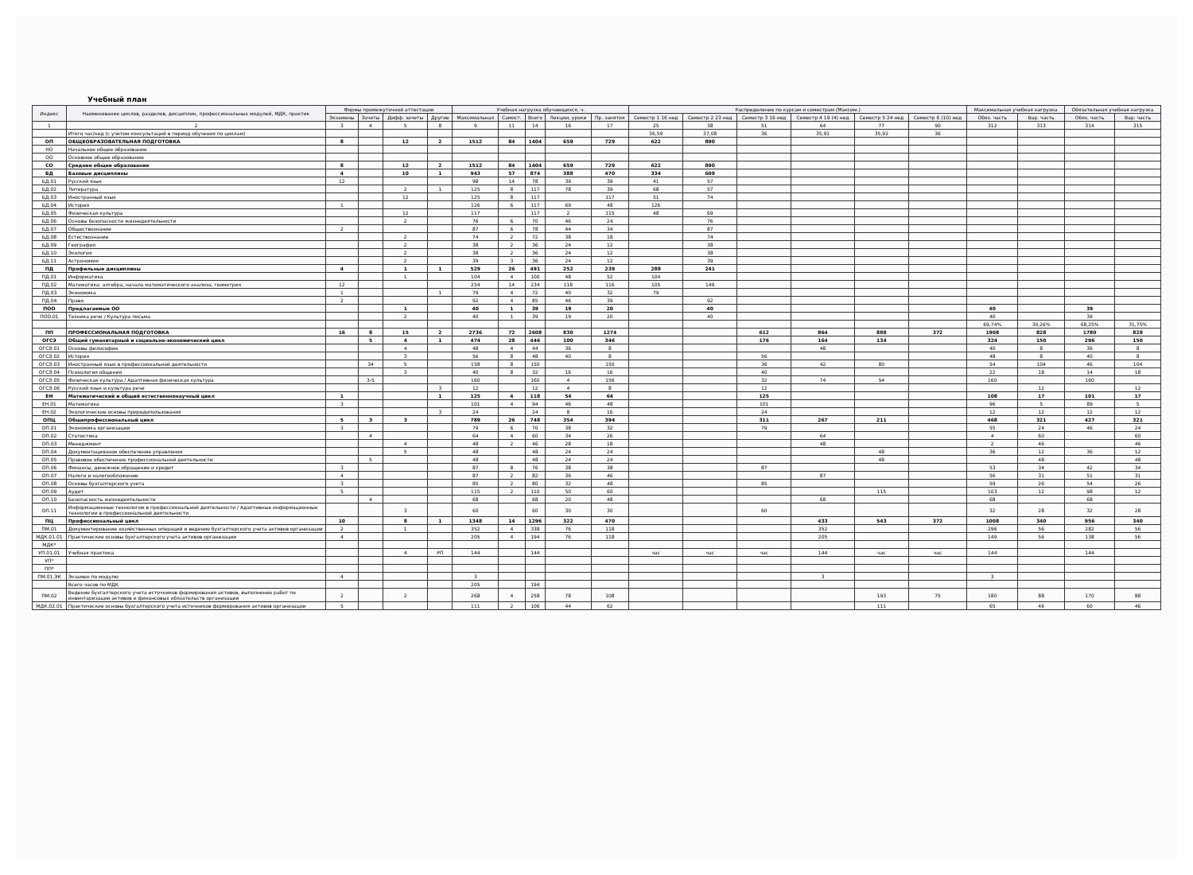Учебный план
| Индекс | Наименование циклов, разделов, дисциплин, профессиональных модулей, МДК, практик | Формы промежуточной аттестации | | | | Учебная нагрузка обучающихся, ч. | | | | | Распределение по курсам и семестрам (Максим.) | | | | | | Максимальная учебная нагрузка | | Обязательная учебная нагрузка | |
| --- | --- | --- | --- | --- | --- | --- | --- | --- | --- | --- | --- | --- | --- | --- | --- | --- | --- | --- | --- | --- |
| | | Экзамены | Зачеты | Дифф. зачеты | Другие | Максимальная | Самост. | Всего | Лекции, уроки | Пр. занятия | Семестр 1 16 нед | Семестр 2 23 нед | Семестр 3 16 нед | Семестр 4 19 (4) нед | Семестр 5 24 нед | Семестр 6 (10) нед | Обяз. часть | Вар. часть | Обяз. часть | Вар. часть |
| 1 | 2 | 3 | 4 | 5 | 8 | 9 | 11 | 14 | 16 | 17 | 25 | 38 | 51 | 64 | 77 | 90 | 312 | 313 | 314 | 315 |
| | Итого час/нед (с учетом консультаций в период обучения по циклам) | | | | | | | | | | 36,59 | 37,08 | 36 | 35,91 | 35,92 | 36 | | | | |
| ОП | ОБЩЕОБРАЗОВАТЕЛЬНАЯ ПОДГОТОВКА | 8 | | 12 | 2 | 1512 | 84 | 1404 | 659 | 729 | 622 | 890 | | | | | | | | |
| НО | Начальное общее образование | | | | | | | | | | | | | | | | | | | |
| ОО | Основное общее образование | | | | | | | | | | | | | | | | | | | |
| СО | Среднее общее образование | 8 | | 12 | 2 | 1512 | 84 | 1404 | 659 | 729 | 622 | 890 | | | | | | | | |
| БД | Базовые дисциплины | 4 | | 10 | 1 | 943 | 57 | 874 | 388 | 470 | 334 | 609 | | | | | | | | |
| БД.01 | Русский язык | 12 | | | | 98 | 14 | 78 | 39 | 39 | 41 | 57 | | | | | | | | |
| БД.02 | Литература | | | 2 | 1 | 125 | 8 | 117 | 78 | 39 | 68 | 57 | | | | | | | | |
| БД.03 | Иностранный язык | | | 12 | | 125 | 8 | 117 | | 117 | 51 | 74 | | | | | | | | |
| БД.04 | История | 1 | | | | 126 | 6 | 117 | 69 | 48 | 126 | | | | | | | | | |
| БД.05 | Физическая культура | | | 12 | | 117 | | 117 | 2 | 115 | 48 | 69 | | | | | | | | |
| БД.06 | Основы безопасности жизнедеятельности | | | 2 | | 76 | 6 | 70 | 46 | 24 | | 76 | | | | | | | | |
| БД.07 | Обществознание | 2 | | | | 87 | 6 | 78 | 44 | 34 | | 87 | | | | | | | | |
| БД.08 | Естествознание | | | 2 | | 74 | 2 | 72 | 38 | 18 | | 74 | | | | | | | | |
| БД.09 | География | | | 2 | | 38 | 2 | 36 | 24 | 12 | | 38 | | | | | | | | |
| БД.10 | Экология | | | 2 | | 38 | 2 | 36 | 24 | 12 | | 38 | | | | | | | | |
| БД.11 | Астрономия | | | 2 | | 39 | 3 | 36 | 24 | 12 | | 39 | | | | | | | | |
| ПД | Профильные дисциплины | 4 | | 1 | 1 | 529 | 26 | 491 | 252 | 239 | 288 | 241 | | | | | | | | |
| ПД.01 | Информатика | | | 1 | | 104 | 4 | 100 | 48 | 52 | 104 | | | | | | | | | |
| ПД.02 | Математика: алгебра, начала математического анализа, геометрия | 12 | | | | 254 | 14 | 234 | 118 | 116 | 105 | 149 | | | | | | | | |
| ПД.03 | Экономика | 1 | | | 1 | 79 | 4 | 72 | 40 | 32 | 79 | | | | | | | | | |
| ПД.04 | Право | 2 | | | | 92 | 4 | 85 | 46 | 39 | | 92 | | | | | | | | |
| ПОО | Предлагаемые ОО | | | 1 | | 40 | 1 | 39 | 19 | 20 | | 40 | | | | | 40 | | 39 | |
| ПОО.01 | Техника речи / Культура письма | | | 2 | | 40 | 1 | 39 | 19 | 20 | | 40 | | | | | 40 | | 39 | |
| | | | | | | | | | | | | | | | | | 69,74% | 30,26% | 68,25% | 31,75% |
| ПП | ПРОФЕССИОНАЛЬНАЯ ПОДГОТОВКА | 16 | 8 | 15 | 2 | 2736 | 72 | 2608 | 830 | 1274 | | | 612 | 864 | 888 | 372 | 1908 | 828 | 1780 | 828 |
| ОГСЭ | Общий гуманитарный и социально-экономический цикл | | 5 | 4 | 1 | 474 | 28 | 446 | 100 | 346 | | | 176 | 164 | 134 | | 324 | 150 | 296 | 150 |
| ОГСЭ.01 | Основы философии | | | 4 | | 48 | 4 | 44 | 36 | 8 | | | | 48 | | | 40 | 8 | 36 | 8 |
| ОГСЭ.02 | История | | | 3 | | 56 | 8 | 48 | 40 | 8 | | | 56 | | | | 48 | 8 | 40 | 8 |
| ОГСЭ.03 | Иностранный язык в профессиональной деятельности | | 34 | 5 | | 158 | 8 | 150 | | 150 | | | 36 | 42 | 80 | | 54 | 104 | 46 | 104 |
| ОГСЭ.04 | Психология общения | | | 3 | | 40 | 8 | 32 | 16 | 16 | | | 40 | | | | 22 | 18 | 14 | 18 |
| ОГСЭ.05 | Физическая культура / Адаптивная физическая культура | | 3-5 | | | 160 | | 160 | 4 | 156 | | | 32 | 74 | 54 | | 160 | | 160 | |
| ОГСЭ.06 | Русский язык и культура речи | | | | 3 | 12 | | 12 | 4 | 8 | | | 12 | | | | | 12 | | 12 |
| ЕН | Математический и общий естественнонаучный цикл | 1 | | | 1 | 125 | 4 | 118 | 54 | 64 | | | 125 | | | | 108 | 17 | 101 | 17 |
| ЕН.01 | Математика | 3 | | | | 101 | 4 | 94 | 46 | 48 | | | 101 | | | | 96 | 5 | 89 | 5 |
| ЕН.02 | Экологические основы природопользования | | | | 3 | 24 | | 24 | 8 | 16 | | | 24 | | | | 12 | 12 | 12 | 12 |
| ОПЦ | Общепрофессиональный цикл | 5 | 3 | 3 | | 789 | 26 | 748 | 354 | 394 | | | 311 | 267 | 211 | | 468 | 321 | 427 | 321 |
| ОП.01 | Экономика организации | 3 | | | | 79 | 6 | 70 | 38 | 32 | | | 79 | | | | 55 | 24 | 46 | 24 |
| ОП.02 | Статистика | | 4 | | | 64 | 4 | 60 | 34 | 26 | | | | 64 | | | 4 | 60 | | 60 |
| ОП.03 | Менеджмент | | | 4 | | 48 | 2 | 46 | 28 | 18 | | | | 48 | | | 2 | 46 | | 46 |
| ОП.04 | Документационное обеспечение управления | | | 5 | | 48 | | 48 | 24 | 24 | | | | | 48 | | 36 | 12 | 36 | 12 |
| ОП.05 | Правовое обеспечение профессиональной деятельности | | 5 | | | 48 | | 48 | 24 | 24 | | | | | 48 | | | 48 | | 48 |
| ОП.06 | Финансы, денежное обращение и кредит | 3 | | | | 87 | 8 | 76 | 38 | 38 | | | 87 | | | | 53 | 34 | 42 | 34 |
| ОП.07 | Налоги и налогообложение | 4 | | | | 87 | 2 | 82 | 36 | 46 | | | | 87 | | | 56 | 31 | 51 | 31 |
| ОП.08 | Основы бухгалтерского учета | 3 | | | | 85 | 2 | 80 | 32 | 48 | | | 85 | | | | 59 | 26 | 54 | 26 |
| ОП.09 | Аудит | 5 | | | | 115 | 2 | 110 | 50 | 60 | | | | | 115 | | 103 | 12 | 98 | 12 |
| ОП.10 | Безопасность жизнедеятельности | | 4 | | | 68 | | 68 | 20 | 48 | | | | 68 | | | 68 | | 68 | |
| ОП.11 | Информационные технологии в профессиональной деятельности / Адаптивные информационные технологии в профессиональной деятельности | | | 3 | | 60 | | 60 | 30 | 30 | | | 60 | | | | 32 | 28 | 32 | 28 |
| ПЦ | Профессиональный цикл | 10 | | 8 | 1 | 1348 | 14 | 1296 | 322 | 470 | | | | 433 | 543 | 372 | 1008 | 340 | 956 | 340 |
| ПМ.01 | Документирование хозяйственных операций и ведение бухгалтерского учета активов организации | 2 | | 1 | | 352 | 4 | 338 | 76 | 118 | | | | 352 | | | 296 | 56 | 282 | 56 |
| МДК.01.01 | Практические основы бухгалтерского учета активов организации | 4 | | | | 205 | 4 | 194 | 76 | 118 | | | | 205 | | | 149 | 56 | 138 | 56 |
| МДК* | | | | | | | | | | | | | | | | | | | | |
| УП.01.01 | Учебная практика | | | 4 | РП | 144 | | 144 | | | час | час | час | 144 | час | час | 144 | | 144 | |
| УП* | | | | | | | | | | | | | | | | | | | | |
| ПП* | | | | | | | | | | | | | | | | | | | | |
| ПМ.01.ЭК | Экзамен по модулю | 4 | | | | 3 | | | | | | | | 3 | | | 3 | | | |
| | Всего часов по МДК | | | | | 205 | | 194 | | | | | | | | | | | | |
| ПМ.02 | Ведение бухгалтерского учета источников формирования активов, выполнение работ по инвентаризации активов и финансовых обязательств организации | 2 | | 2 | | 268 | 4 | 258 | 78 | 108 | | | | | 193 | 75 | 180 | 88 | 170 | 88 |
| МДК.02.01 | Практические основы бухгалтерского учета источников формирования активов организации | 5 | | | | 111 | 2 | 106 | 44 | 62 | | | | | 111 | | 65 | 46 | 60 | 46 |